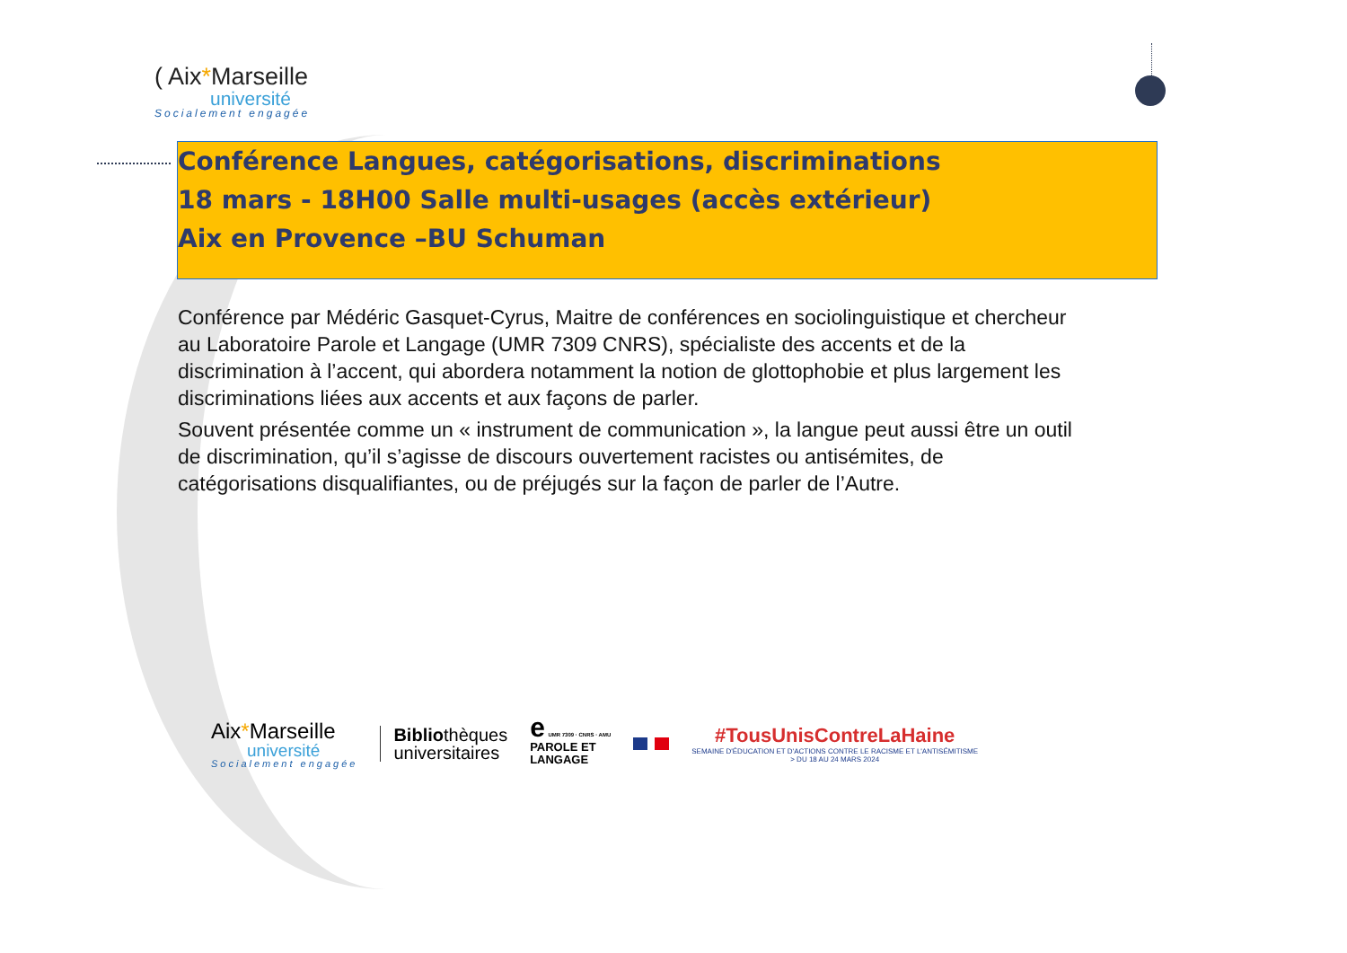( Aix*Marseille
université
Socialement engagée
Conférence Langues, catégorisations, discriminations
18 mars - 18H00 Salle multi-usages (accès extérieur)
Aix en Provence –BU Schuman
Conférence par Médéric Gasquet-Cyrus, Maitre de conférences en sociolinguistique et chercheur au Laboratoire Parole et Langage (UMR 7309 CNRS), spécialiste des accents et de la discrimination à l’accent, qui abordera notamment la notion de glottophobie et plus largement les discriminations liées aux accents et aux façons de parler.
Souvent présentée comme un « instrument de communication », la langue peut aussi être un outil de discrimination, qu’il s’agisse de discours ouvertement racistes ou antisémites, de catégorisations disqualifiantes, ou de préjugés sur la façon de parler de l’Autre.
Aix*Marseille
université
Socialement engagée
Bibliothèques
universitaires
e UMR 7309 · CNRS · AMU
PAROLE ET
LANGAGE
#TousUnisContreLaHaine
SEMAINE D'ÉDUCATION ET D'ACTIONS CONTRE LE RACISME ET L'ANTISÉMITISME
> DU 18 AU 24 MARS 2024